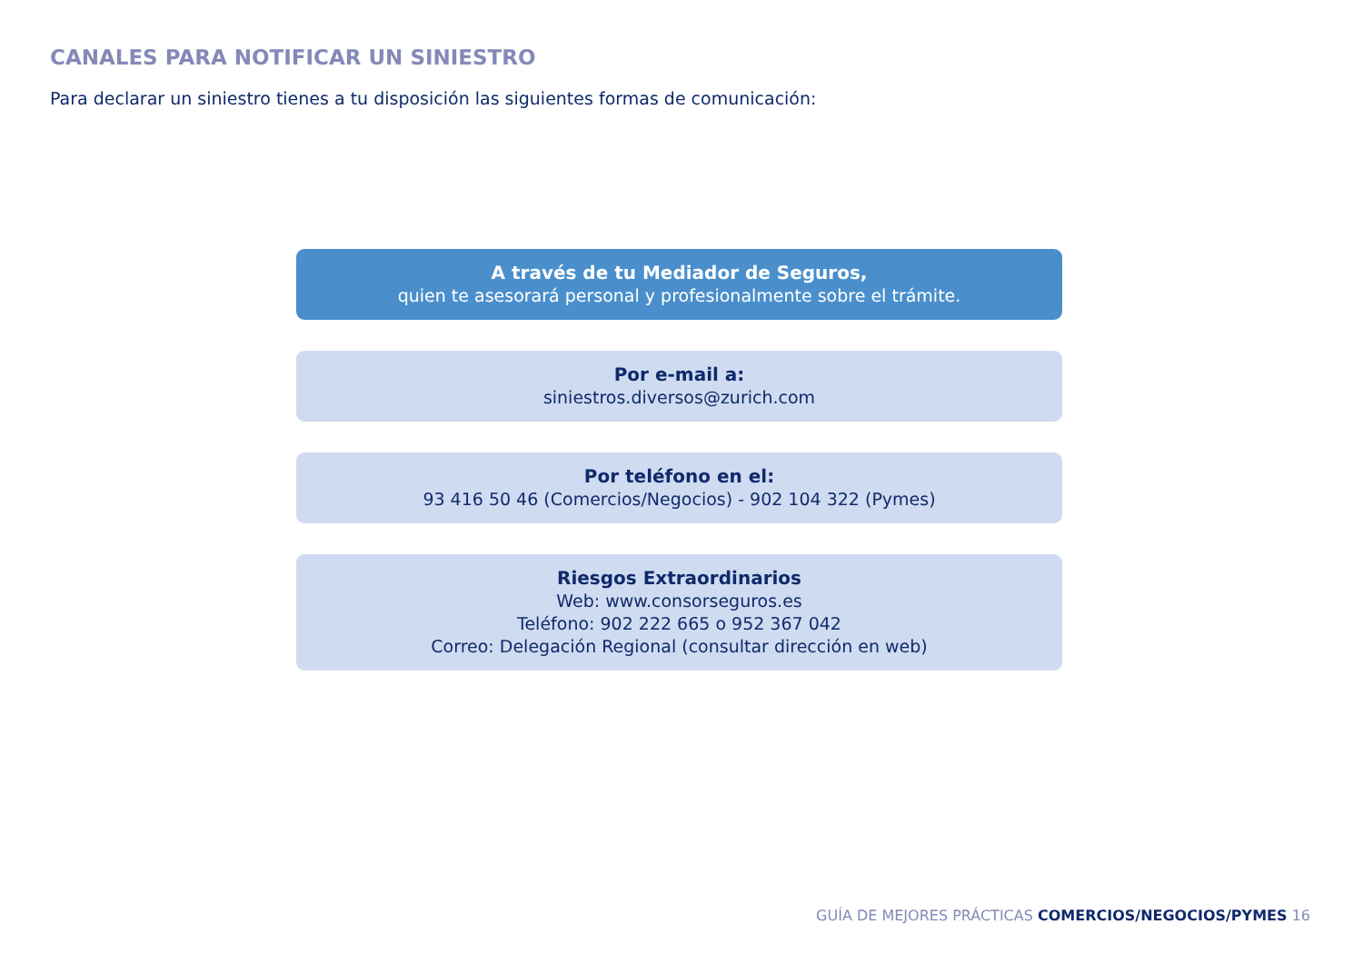CANALES PARA NOTIFICAR UN SINIESTRO
Para declarar un siniestro tienes a tu disposición las siguientes formas de comunicación:
A través de tu Mediador de Seguros,
quien te asesorará personal y profesionalmente sobre el trámite.
Por e-mail a:
siniestros.diversos@zurich.com
Por teléfono en el:
93 416 50 46 (Comercios/Negocios) - 902 104 322 (Pymes)
Riesgos Extraordinarios
Web: www.consorseguros.es
Teléfono: 902 222 665 o 952 367 042
Correo: Delegación Regional (consultar dirección en web)
GUÍA DE MEJORES PRÁCTICAS COMERCIOS/NEGOCIOS/PYMES 16